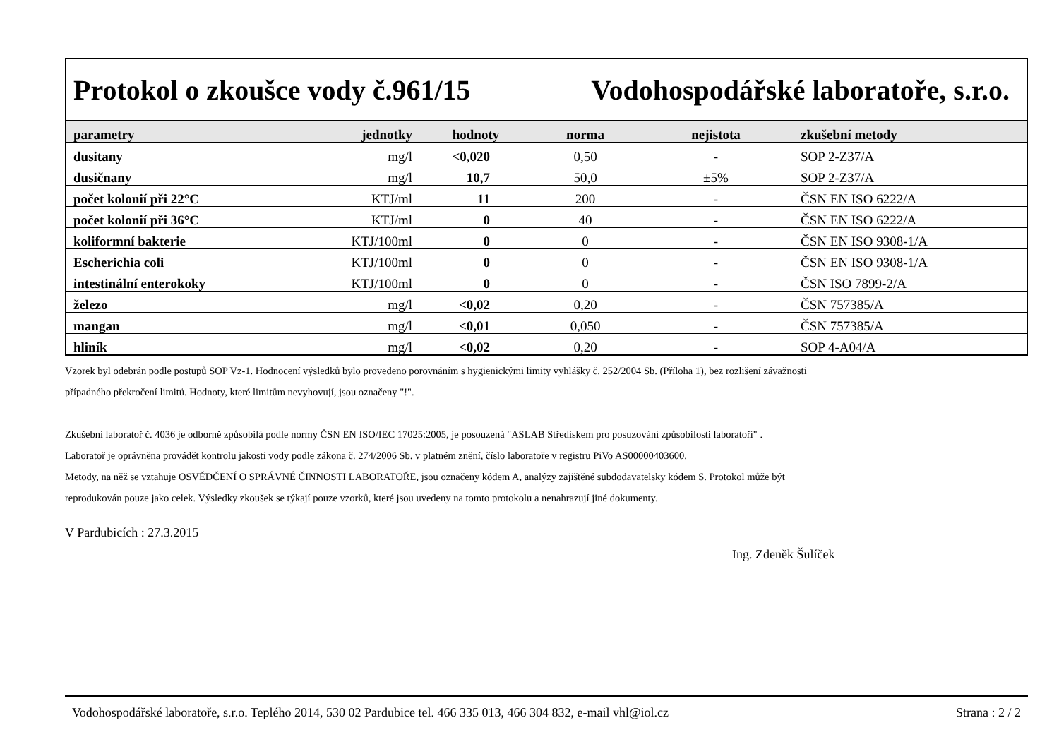Protokol o zkoušce vody č.961/15 Vodohospodářské laboratoře, s.r.o.
| parametry | jednotky | hodnoty | norma | nejistota | zkušební metody |
| --- | --- | --- | --- | --- | --- |
| dusitany | mg/l | <0,020 | 0,50 | - | SOP 2-Z37/A |
| dusičnany | mg/l | 10,7 | 50,0 | ±5% | SOP 2-Z37/A |
| počet kolonií při 22°C | KTJ/ml | 11 | 200 | - | ČSN EN ISO 6222/A |
| počet kolonií při 36°C | KTJ/ml | 0 | 40 | - | ČSN EN ISO 6222/A |
| koliformní bakterie | KTJ/100ml | 0 | 0 | - | ČSN EN ISO 9308-1/A |
| Escherichia coli | KTJ/100ml | 0 | 0 | - | ČSN EN ISO 9308-1/A |
| intestinální enterokoky | KTJ/100ml | 0 | 0 | - | ČSN ISO 7899-2/A |
| železo | mg/l | <0,02 | 0,20 | - | ČSN 757385/A |
| mangan | mg/l | <0,01 | 0,050 | - | ČSN 757385/A |
| hliník | mg/l | <0,02 | 0,20 | - | SOP 4-A04/A |
Vzorek byl odebrán podle postupů SOP Vz-1. Hodnocení výsledků bylo provedeno porovnáním s hygienickými limity vyhlášky č. 252/2004 Sb. (Příloha 1), bez rozlišení závažnosti
případného překročení limitů. Hodnoty, které limitům nevyhovují, jsou označeny "!".
Zkušební laboratoř č. 4036 je odborně způsobilá podle normy ČSN EN ISO/IEC 17025:2005, je posouzená "ASLAB Střediskem pro posuzování způsobilosti laboratoří" .
Laboratoř je oprávněna provádět kontrolu jakosti vody podle zákona č. 274/2006 Sb. v platném znění, číslo laboratoře v registru PiVo AS00000403600.
Metody, na něž se vztahuje OSVĚDČENÍ O SPRÁVNÉ ČINNOSTI LABORATOŘE, jsou označeny kódem A, analýzy zajištěné subdodavatelsky kódem S. Protokol může být
reprodukován pouze jako celek. Výsledky zkoušek se týkají pouze vzorků, které jsou uvedeny na tomto protokolu a nenahrazují jiné dokumenty.
V Pardubicích : 27.3.2015
Ing. Zdeněk Šulíček
Vodohospodářské laboratoře, s.r.o. Teplého 2014, 530 02 Pardubice tel. 466 335 013, 466 304 832, e-mail vhl@iol.cz Strana : 2 / 2